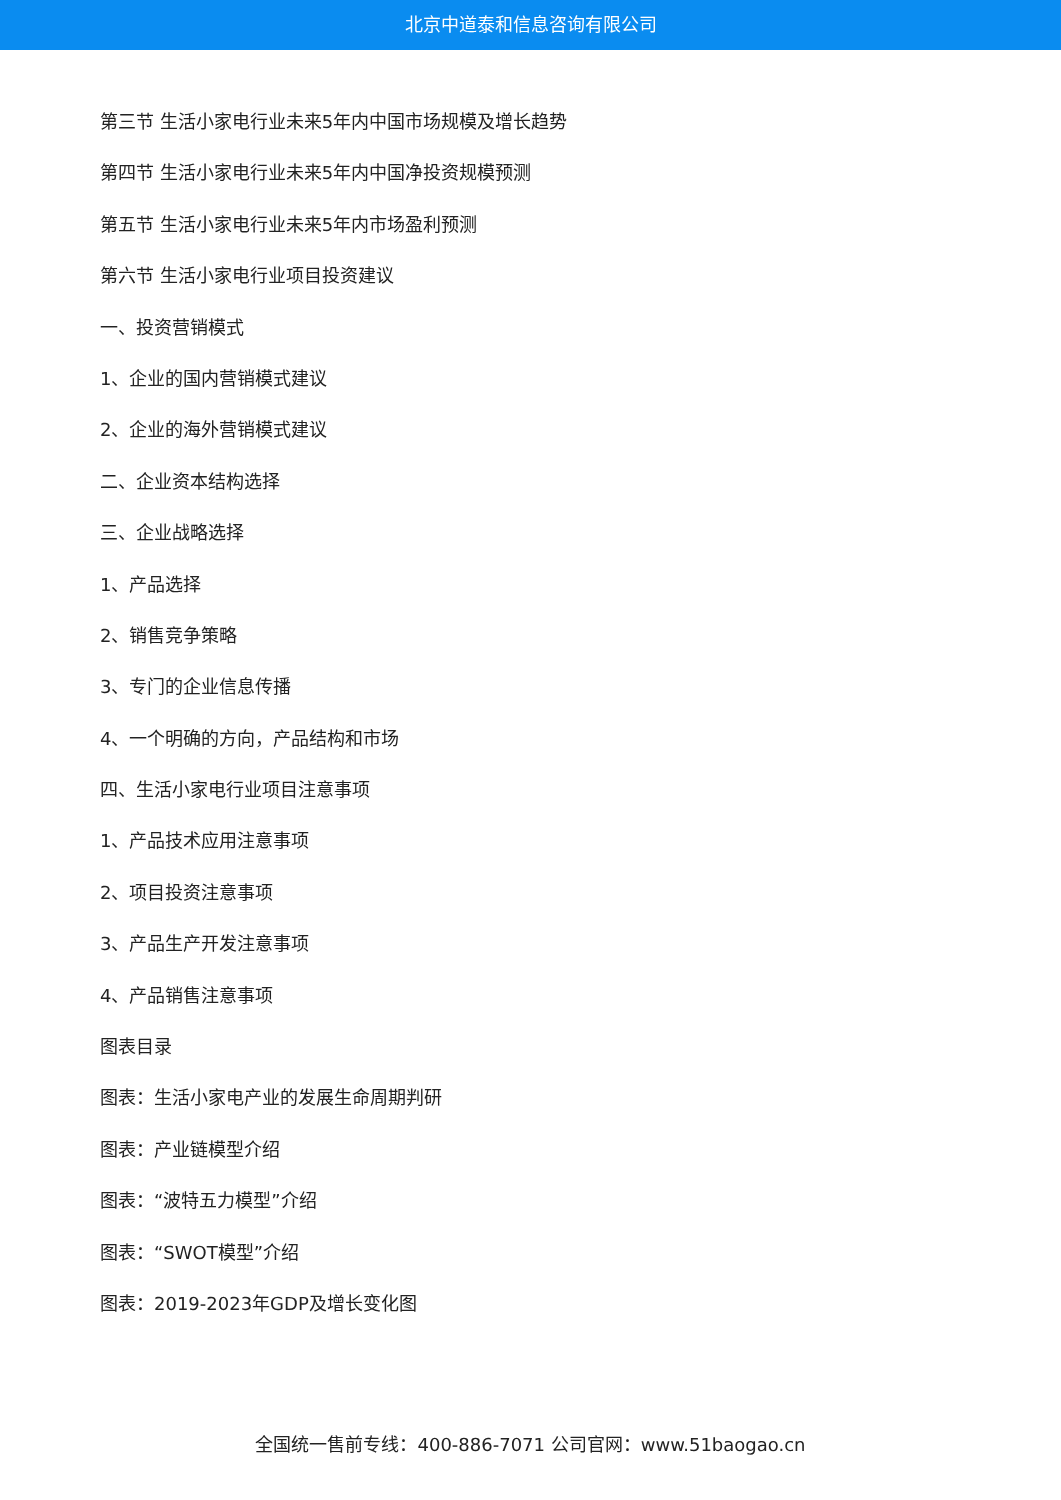北京中道泰和信息咨询有限公司
第三节 生活小家电行业未来5年内中国市场规模及增长趋势
第四节 生活小家电行业未来5年内中国净投资规模预测
第五节 生活小家电行业未来5年内市场盈利预测
第六节 生活小家电行业项目投资建议
一、投资营销模式
1、企业的国内营销模式建议
2、企业的海外营销模式建议
二、企业资本结构选择
三、企业战略选择
1、产品选择
2、销售竞争策略
3、专门的企业信息传播
4、一个明确的方向，产品结构和市场
四、生活小家电行业项目注意事项
1、产品技术应用注意事项
2、项目投资注意事项
3、产品生产开发注意事项
4、产品销售注意事项
图表目录
图表：生活小家电产业的发展生命周期判研
图表：产业链模型介绍
图表：“波特五力模型”介绍
图表：“SWOT模型”介绍
图表：2019-2023年GDP及增长变化图
全国统一售前专线：400-886-7071 公司官网：www.51baogao.cn